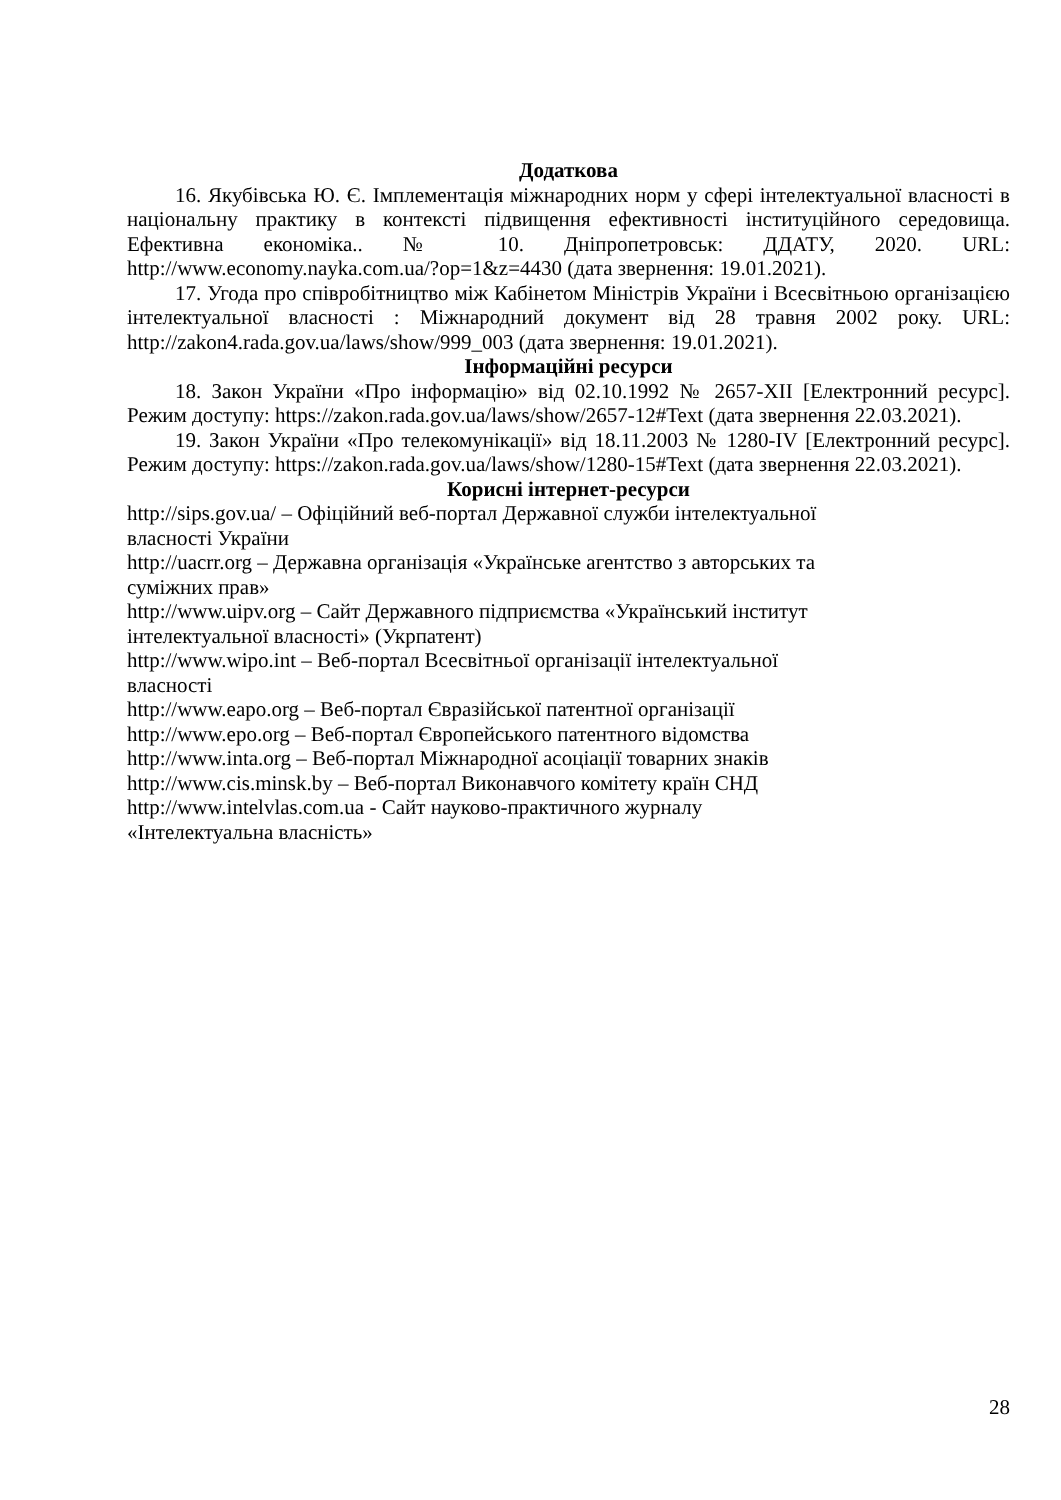Додаткова
16. Якубівська Ю. Є. Імплементація міжнародних норм у сфері інтелектуальної власності в національну практику в контексті підвищення ефективності інституційного середовища. Ефективна економіка.. № 10. Дніпропетровськ: ДДАТУ, 2020. URL: http://www.economy.nayka.com.ua/?op=1&z=4430 (дата звернення: 19.01.2021).
17. Угода про співробітництво між Кабінетом Міністрів України і Всесвітньою організацією інтелектуальної власності : Міжнародний документ від 28 травня 2002 року. URL: http://zakon4.rada.gov.ua/laws/show/999_003 (дата звернення: 19.01.2021).
Інформаційні ресурси
18. Закон України «Про інформацію» від 02.10.1992 № 2657-XII [Електронний ресурс]. Режим доступу: https://zakon.rada.gov.ua/laws/show/2657-12#Text (дата звернення 22.03.2021).
19. Закон України «Про телекомунікації» від 18.11.2003 № 1280-IV [Електронний ресурс]. Режим доступу: https://zakon.rada.gov.ua/laws/show/1280-15#Text (дата звернення 22.03.2021).
Корисні інтернет-ресурси
http://sips.gov.ua/ – Офіційний веб-портал Державної служби інтелектуальної
власності України
http://uacrr.org – Державна організація «Українське агентство з авторських та
суміжних прав»
http://www.uipv.org – Сайт Державного підприємства «Український інститут
інтелектуальної власності» (Укрпатент)
http://www.wipo.int – Веб-портал Всесвітньої організації інтелектуальної
власності
http://www.eapo.org – Веб-портал Євразійської патентної організації
http://www.epo.org – Веб-портал Європейського патентного відомства
http://www.inta.org – Веб-портал Міжнародної асоціації товарних знаків
http://www.cis.minsk.by – Веб-портал Виконавчого комітету країн СНД
http://www.intelvlas.com.ua - Сайт науково-практичного журналу
«Інтелектуальна власність»
28